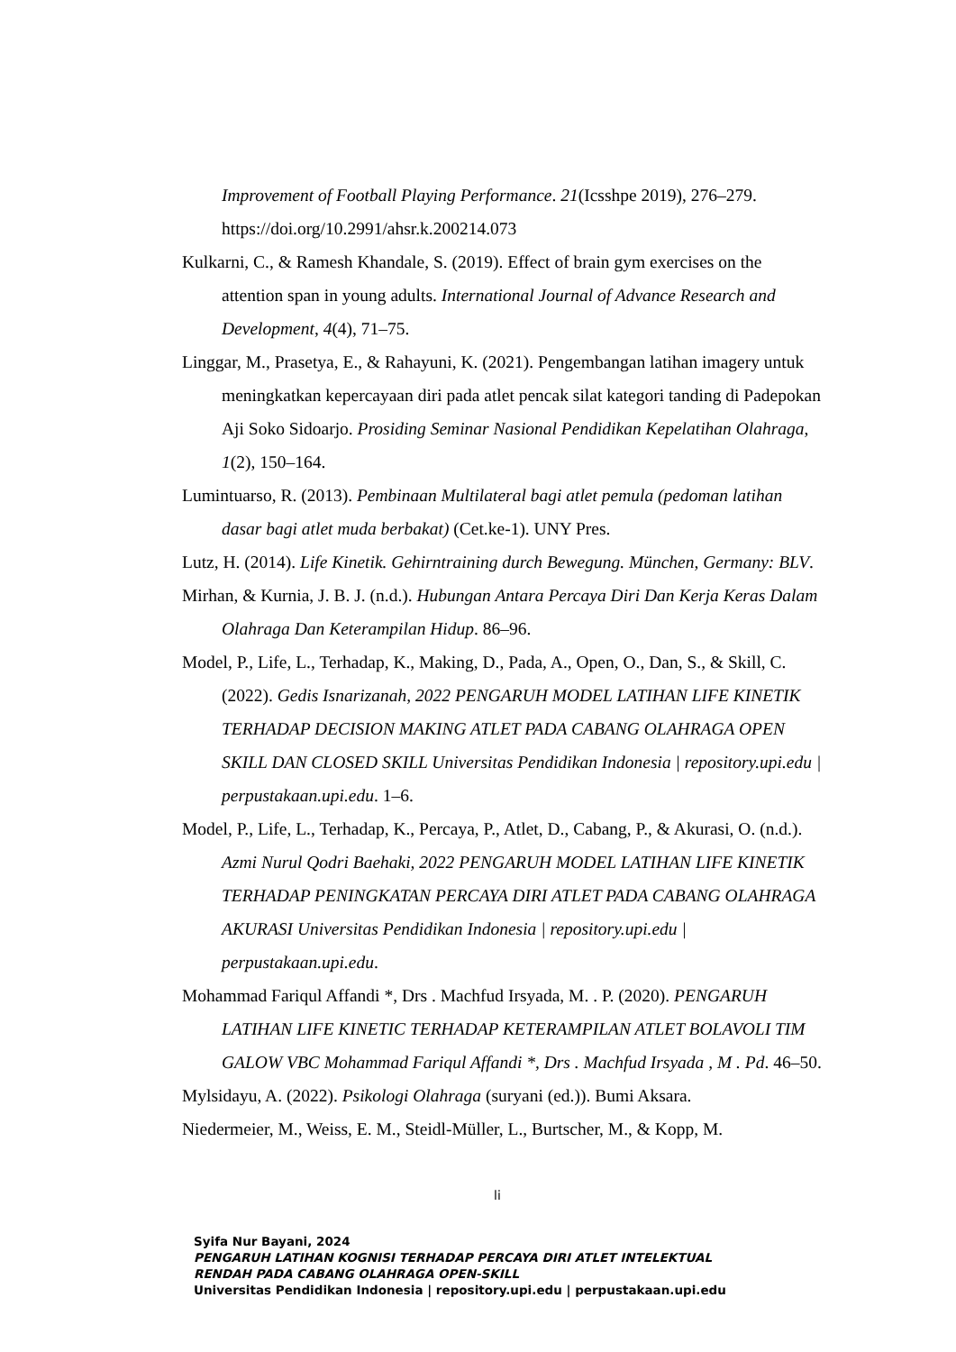Improvement of Football Playing Performance. 21(Icsshpe 2019), 276–279. https://doi.org/10.2991/ahsr.k.200214.073
Kulkarni, C., & Ramesh Khandale, S. (2019). Effect of brain gym exercises on the attention span in young adults. International Journal of Advance Research and Development, 4(4), 71–75.
Linggar, M., Prasetya, E., & Rahayuni, K. (2021). Pengembangan latihan imagery untuk meningkatkan kepercayaan diri pada atlet pencak silat kategori tanding di Padepokan Aji Soko Sidoarjo. Prosiding Seminar Nasional Pendidikan Kepelatihan Olahraga, 1(2), 150–164.
Lumintuarso, R. (2013). Pembinaan Multilateral bagi atlet pemula (pedoman latihan dasar bagi atlet muda berbakat) (Cet.ke-1). UNY Pres.
Lutz, H. (2014). Life Kinetik. Gehirntraining durch Bewegung. München, Germany: BLV.
Mirhan, & Kurnia, J. B. J. (n.d.). Hubungan Antara Percaya Diri Dan Kerja Keras Dalam Olahraga Dan Keterampilan Hidup. 86–96.
Model, P., Life, L., Terhadap, K., Making, D., Pada, A., Open, O., Dan, S., & Skill, C. (2022). Gedis Isnarizanah, 2022 PENGARUH MODEL LATIHAN LIFE KINETIK TERHADAP DECISION MAKING ATLET PADA CABANG OLAHRAGA OPEN SKILL DAN CLOSED SKILL Universitas Pendidikan Indonesia | repository.upi.edu | perpustakaan.upi.edu. 1–6.
Model, P., Life, L., Terhadap, K., Percaya, P., Atlet, D., Cabang, P., & Akurasi, O. (n.d.). Azmi Nurul Qodri Baehaki, 2022 PENGARUH MODEL LATIHAN LIFE KINETIK TERHADAP PENINGKATAN PERCAYA DIRI ATLET PADA CABANG OLAHRAGA AKURASI Universitas Pendidikan Indonesia | repository.upi.edu | perpustakaan.upi.edu.
Mohammad Fariqul Affandi *, Drs . Machfud Irsyada, M. . P. (2020). PENGARUH LATIHAN LIFE KINETIC TERHADAP KETERAMPILAN ATLET BOLAVOLI TIM GALOW VBC Mohammad Fariqul Affandi *, Drs . Machfud Irsyada , M . Pd. 46–50.
Mylsidayu, A. (2022). Psikologi Olahraga (suryani (ed.)). Bumi Aksara.
Niedermeier, M., Weiss, E. M., Steidl-Müller, L., Burtscher, M., & Kopp, M.
li
Syifa Nur Bayani, 2024
PENGARUH LATIHAN KOGNISI TERHADAP PERCAYA DIRI ATLET INTELEKTUAL
RENDAH PADA CABANG OLAHRAGA OPEN-SKILL
Universitas Pendidikan Indonesia | repository.upi.edu | perpustakaan.upi.edu